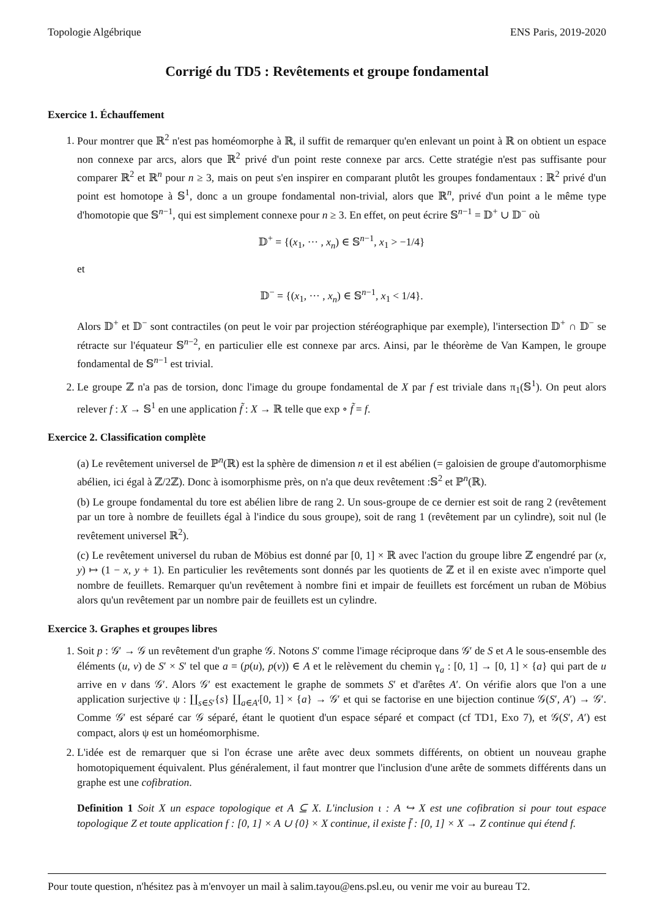Topologie Algébrique ENS Paris, 2019-2020
Corrigé du TD5 : Revêtements et groupe fondamental
Exercice 1. Échauffement
1. Pour montrer que ℝ<sup>2</sup> n'est pas homéomorphe à ℝ, il suffit de remarquer qu'en enlevant un point à ℝ on obtient un espace non connexe par arcs, alors que ℝ<sup>2</sup> privé d'un point reste connexe par arcs. Cette stratégie n'est pas suffisante pour comparer ℝ<sup>2</sup> et ℝ<sup>n</sup> pour n ≥ 3, mais on peut s'en inspirer en comparant plutôt les groupes fondamentaux : ℝ<sup>2</sup> privé d'un point est homotope à 𝕊<sup>1</sup>, donc a un groupe fondamental non-trivial, alors que ℝ<sup>n</sup>, privé d'un point a le même type d'homotopie que 𝕊<sup>n−1</sup>, qui est simplement connexe pour n ≥ 3. En effet, on peut écrire 𝕊<sup>n−1</sup> = 𝔻<sup>+</sup> ∪ 𝔻<sup>−</sup> où
𝔻<sup>+</sup> = {(x<sub>1</sub>, ··· , x<sub>n</sub>) ∈ 𝕊<sup>n−1</sup>, x<sub>1</sub> > −1/4}
et
𝔻<sup>−</sup> = {(x<sub>1</sub>, ··· , x<sub>n</sub>) ∈ 𝕊<sup>n−1</sup>, x<sub>1</sub> < 1/4}.
Alors 𝔻<sup>+</sup> et 𝔻<sup>−</sup> sont contractiles (on peut le voir par projection stéréographique par exemple), l'intersection 𝔻<sup>+</sup> ∩ 𝔻<sup>−</sup> se rétracte sur l'équateur 𝕊<sup>n−2</sup>, en particulier elle est connexe par arcs. Ainsi, par le théorème de Van Kampen, le groupe fondamental de 𝕊<sup>n−1</sup> est trivial.
2. Le groupe ℤ n'a pas de torsion, donc l'image du groupe fondamental de X par f est triviale dans π<sub>1</sub>(𝕊<sup>1</sup>). On peut alors relever f : X → 𝕊<sup>1</sup> en une application f̃ : X → ℝ telle que exp ∘ f̃ = f.
Exercice 2. Classification complète
(a) Le revêtement universel de ℙ<sup>n</sup>(ℝ) est la sphère de dimension n et il est abélien (= galoisien de groupe d'automorphisme abélien, ici égal à ℤ/2ℤ). Donc à isomorphisme près, on n'a que deux revêtement :𝕊<sup>2</sup> et ℙ<sup>n</sup>(ℝ).
(b) Le groupe fondamental du tore est abélien libre de rang 2. Un sous-groupe de ce dernier est soit de rang 2 (revêtement par un tore à nombre de feuillets égal à l'indice du sous groupe), soit de rang 1 (revêtement par un cylindre), soit nul (le revêtement universel ℝ<sup>2</sup>).
(c) Le revêtement universel du ruban de Möbius est donné par [0, 1] × ℝ avec l'action du groupe libre ℤ engendré par (x, y) ↦ (1 − x, y + 1). En particulier les revêtements sont donnés par les quotients de ℤ et il en existe avec n'importe quel nombre de feuillets. Remarquer qu'un revêtement à nombre fini et impair de feuillets est forcément un ruban de Möbius alors qu'un revêtement par un nombre pair de feuillets est un cylindre.
Exercice 3. Graphes et groupes libres
1. Soit p : 𝒢′ → 𝒢 un revêtement d'un graphe 𝒢. Notons S′ comme l'image réciproque dans 𝒢′ de S et A le sous-ensemble des éléments (u, v) de S′ × S′ tel que a = (p(u), p(v)) ∈ A et le relèvement du chemin γ<sub>a</sub> : [0, 1] → [0, 1] × {a} qui part de u arrive en v dans 𝒢′. Alors 𝒢′ est exactement le graphe de sommets S′ et d'arêtes A′. On vérifie alors que l'on a une application surjective ψ : ∐<sub>s∈S′</sub>{s} ∐<sub>a∈A′</sub>[0, 1] × {a} → 𝒢′ et qui se factorise en une bijection continue 𝒢(S′, A′) → 𝒢′. Comme 𝒢′ est séparé car 𝒢 séparé, étant le quotient d'un espace séparé et compact (cf TD1, Exo 7), et 𝒢(S′, A′) est compact, alors ψ est un homéomorphisme.
2. L'idée est de remarquer que si l'on écrase une arête avec deux sommets différents, on obtient un nouveau graphe homotopiquement équivalent. Plus généralement, il faut montrer que l'inclusion d'une arête de sommets différents dans un graphe est une cofibration.
Definition 1 Soit X un espace topologique et A ⊆ X. L'inclusion ι : A ↪ X est une cofibration si pour tout espace topologique Z et toute application f : [0, 1] × A ∪ {0} × X continue, il existe f̄ : [0, 1] × X → Z continue qui étend f.
Pour toute question, n'hésitez pas à m'envoyer un mail à salim.tayou@ens.psl.eu, ou venir me voir au bureau T2.